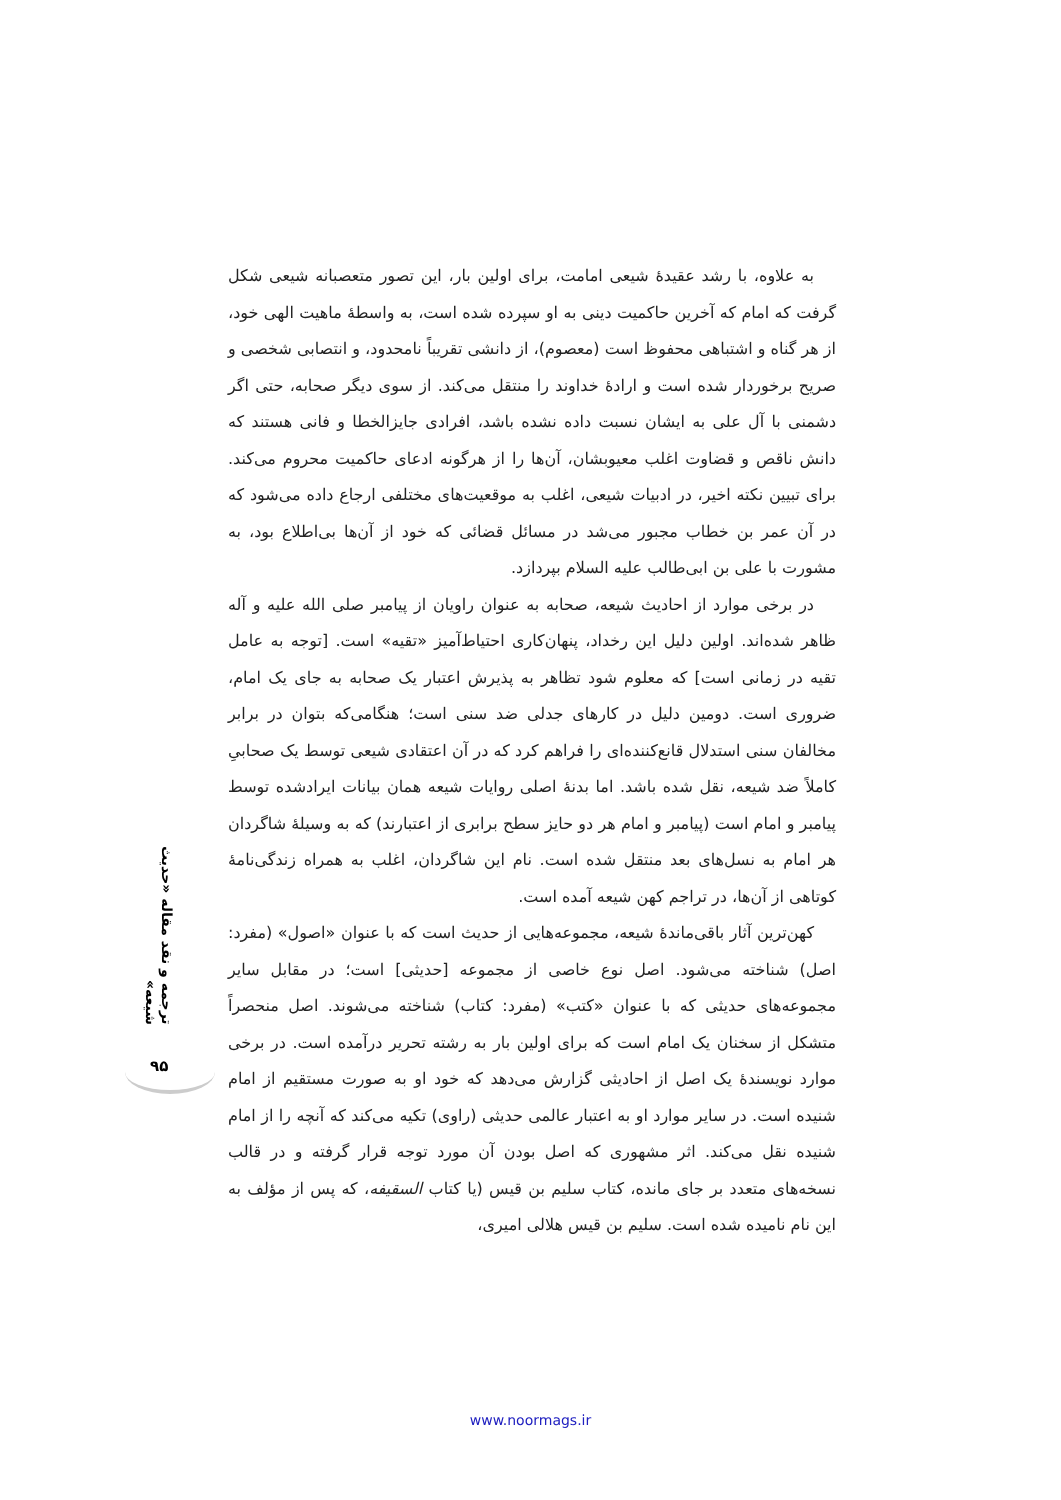به علاوه، با رشد عقیدهٔ شیعی امامت، برای اولین بار، این تصور متعصبانه شیعی شکل گرفت که امام که آخرین حاکمیت دینی به او سپرده شده است، به واسطهٔ ماهیت الهی خود، از هر گناه و اشتباهی محفوظ است (معصوم)، از دانشی تقریباً نامحدود، و انتصابی شخصی و صریح برخوردار شده است و ارادهٔ خداوند را منتقل می‌کند. از سوی دیگر صحابه، حتی اگر دشمنی با آل علی به ایشان نسبت داده نشده باشد، افرادی جایزالخطا و فانی هستند که دانش ناقص و قضاوت اغلب معیوبشان، آن‌ها را از هرگونه ادعای حاکمیت محروم می‌کند. برای تبیین نکته اخیر، در ادبیات شیعی، اغلب به موقعیت‌های مختلفی ارجاع داده می‌شود که در آن عمر بن خطاب مجبور می‌شد در مسائل قضائی که خود از آن‌ها بی‌اطلاع بود، به مشورت با علی بن ابی‌طالب علیه السلام بپردازد.
در برخی موارد از احادیث شیعه، صحابه به عنوان راویان از پیامبر صلی الله علیه و آله ظاهر شده‌اند. اولین دلیل این رخداد، پنهان‌کاری احتیاط‌آمیز «تقیه» است. [توجه به عامل تقیه در زمانی است] که معلوم شود تظاهر به پذیرش اعتبار یک صحابه به جای یک امام، ضروری است. دومین دلیل در کارهای جدلی ضد سنی است؛ هنگامی‌که بتوان در برابر مخالفان سنی استدلال قانع‌کننده‌ای را فراهم کرد که در آن اعتقادی شیعی توسط یک صحابیِ کاملاً ضد شیعه، نقل شده باشد. اما بدنهٔ اصلی روایات شیعه همان بیانات ایرادشده توسط پیامبر و امام است (پیامبر و امام هر دو حایز سطح برابری از اعتبارند) که به وسیلهٔ شاگردان هر امام به نسل‌های بعد منتقل شده است. نام این شاگردان، اغلب به همراه زندگی‌نامهٔ کوتاهی از آن‌ها، در تراجم کهن شیعه آمده است.
کهن‌ترین آثار باقی‌ماندهٔ شیعه، مجموعه‌هایی از حدیث است که با عنوان «اصول» (مفرد: اصل) شناخته می‌شود. اصل نوع خاصی از مجموعه [حدیثی] است؛ در مقابل سایر مجموعه‌های حدیثی که با عنوان «کتب» (مفرد: کتاب) شناخته می‌شوند. اصل منحصراً متشکل از سخنان یک امام است که برای اولین بار به رشته تحریر درآمده است. در برخی موارد نویسندهٔ یک اصل از احادیثی گزارش می‌دهد که خود او به صورت مستقیم از امام شنیده است. در سایر موارد او به اعتبار عالمی حدیثی (راوی) تکیه می‌کند که آنچه را از امام شنیده نقل می‌کند. اثر مشهوری که اصل بودن آن مورد توجه قرار گرفته و در قالب نسخه‌های متعدد بر جای مانده، کتاب سلیم بن قیس (یا کتاب السقیفه، که پس از مؤلف به این نام نامیده شده است. سلیم بن قیس هلالی امیری،
ترجمه و نقد مقاله «حدیث شیعه»
۹۵
www.noormags.ir